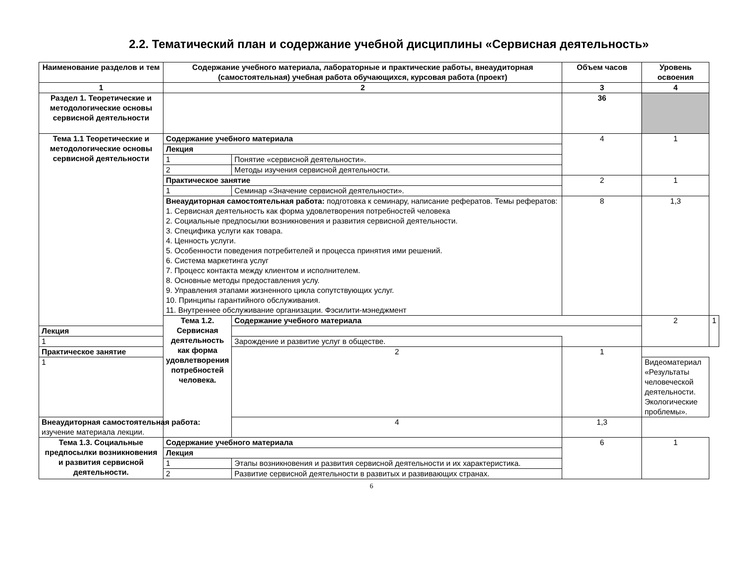2.2. Тематический план и содержание учебной дисциплины «Сервисная деятельность»
| Наименование разделов и тем | Содержание учебного материала, лабораторные и практические работы, внеаудиторная (самостоятельная) учебная работа обучающихся, курсовая работа (проект) | | Объем часов | Уровень освоения | |
| --- | --- | --- | --- | --- | --- |
| 1 | 2 | | 3 | 4 | |
| Раздел 1. Теоретические и методологические основы сервисной деятельности | | | 36 | | |
| Тема 1.1 Теоретические и методологические основы сервисной деятельности | Содержание учебного материала | | 4 | 1 | |
| | Лекция | | | | |
| | 1 | Понятие «сервисной деятельности». | | | |
| | 2 | Методы изучения сервисной деятельности. | | | |
| | Практическое занятие | | 2 | 1 | |
| | 1 | Семинар «Значение сервисной деятельности». | | | |
| | Внеаудиторная самостоятельная работа: подготовка к семинару, написание рефератов. Темы рефератов: 1. Сервисная деятельность как форма удовлетворения потребностей человека 2. Социальные предпосылки возникновения и развития сервисной деятельности. 3. Специфика услуги как товара. 4. Ценность услуги. 5. Особенности поведения потребителей и процесса принятия ими решений. 6. Система маркетинга услуг 7. Процесс контакта между клиентом и исполнителем. 8. Основные методы предоставления услу. 9. Управления этапами жизненного цикла сопутствующих услуг. 10. Принципы гарантийного обслуживания. 11. Внутреннее обслуживание организации. Фэсилити-мэнеджмент | | 8 | 1,3 | |
| | Тема 1.2. Сервисная деятельность как форма удовлетворения потребностей человека. | Содержание учебного материала | | 2 | 1 |
| Лекция | | | | | |
| 1 | | Зарождение и развитие услуг в обществе. | | | |
| Практическое занятие | | 2 | 1 | | |
| 1 | | | | Видеоматериал «Результаты человеческой деятельности. Экологические проблемы». | |
| Внеаудиторная самостоятельная работа: изучение материала лекции. | | 4 | 1,3 | | |
| Тема 1.3. Социальные предпосылки возникновения и развития сервисной деятельности. | Содержание учебного материала | | 6 | 1 | |
| | Лекция | | | | |
| | 1 | Этапы возникновения и развития сервисной деятельности и их характеристика. | | | |
| | 2 | Развитие сервисной деятельности в развитых и развивающих странах. | | | |
6